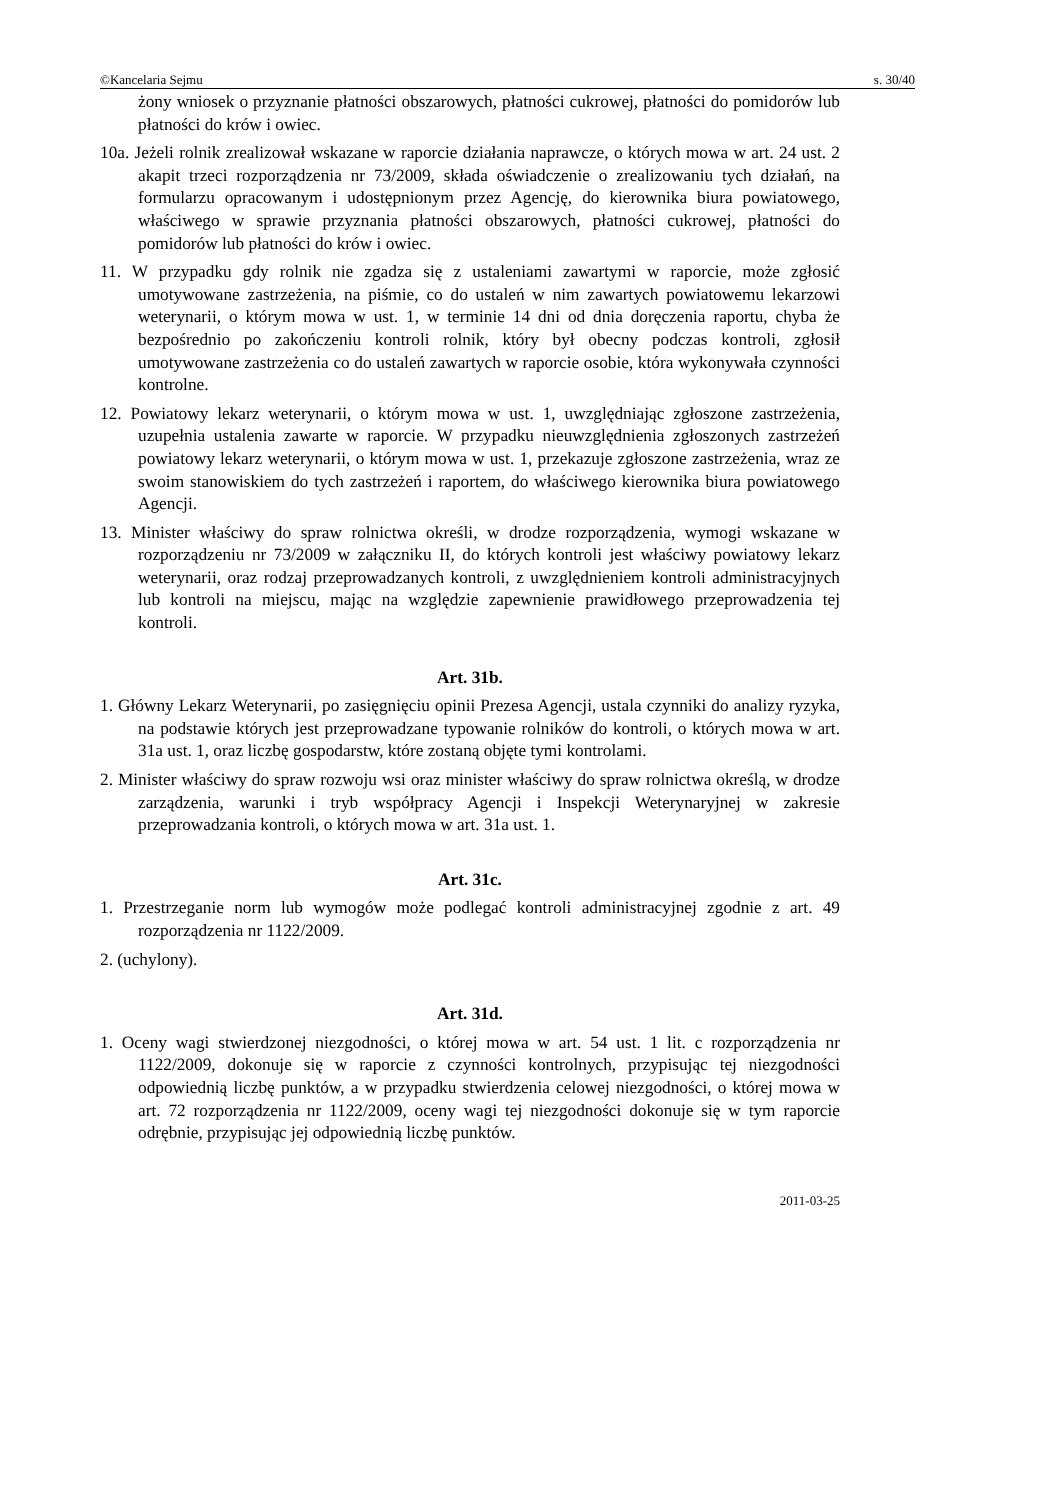©Kancelaria Sejmu s. 30/40
żony wniosek o przyznanie płatności obszarowych, płatności cukrowej, płatności do pomidorów lub płatności do krów i owiec.
10a. Jeżeli rolnik zrealizował wskazane w raporcie działania naprawcze, o których mowa w art. 24 ust. 2 akapit trzeci rozporządzenia nr 73/2009, składa oświadczenie o zrealizowaniu tych działań, na formularzu opracowanym i udostępnionym przez Agencję, do kierownika biura powiatowego, właściwego w sprawie przyznania płatności obszarowych, płatności cukrowej, płatności do pomidorów lub płatności do krów i owiec.
11. W przypadku gdy rolnik nie zgadza się z ustaleniami zawartymi w raporcie, może zgłosić umotywowane zastrzeżenia, na piśmie, co do ustaleń w nim zawartych powiatowemu lekarzowi weterynarii, o którym mowa w ust. 1, w terminie 14 dni od dnia doręczenia raportu, chyba że bezpośrednio po zakończeniu kontroli rolnik, który był obecny podczas kontroli, zgłosił umotywowane zastrzeżenia co do ustaleń zawartych w raporcie osobie, która wykonywała czynności kontrolne.
12. Powiatowy lekarz weterynarii, o którym mowa w ust. 1, uwzględniając zgłoszone zastrzeżenia, uzupełnia ustalenia zawarte w raporcie. W przypadku nieuwzględnienia zgłoszonych zastrzeżeń powiatowy lekarz weterynarii, o którym mowa w ust. 1, przekazuje zgłoszone zastrzeżenia, wraz ze swoim stanowiskiem do tych zastrzeżeń i raportem, do właściwego kierownika biura powiatowego Agencji.
13. Minister właściwy do spraw rolnictwa określi, w drodze rozporządzenia, wymogi wskazane w rozporządzeniu nr 73/2009 w załączniku II, do których kontroli jest właściwy powiatowy lekarz weterynarii, oraz rodzaj przeprowadzanych kontroli, z uwzględnieniem kontroli administracyjnych lub kontroli na miejscu, mając na względzie zapewnienie prawidłowego przeprowadzenia tej kontroli.
Art. 31b.
1. Główny Lekarz Weterynarii, po zasięgnięciu opinii Prezesa Agencji, ustala czynniki do analizy ryzyka, na podstawie których jest przeprowadzane typowanie rolników do kontroli, o których mowa w art. 31a ust. 1, oraz liczbę gospodarstw, które zostaną objęte tymi kontrolami.
2. Minister właściwy do spraw rozwoju wsi oraz minister właściwy do spraw rolnictwa określą, w drodze zarządzenia, warunki i tryb współpracy Agencji i Inspekcji Weterynaryjnej w zakresie przeprowadzania kontroli, o których mowa w art. 31a ust. 1.
Art. 31c.
1. Przestrzeganie norm lub wymogów może podlegać kontroli administracyjnej zgodnie z art. 49 rozporządzenia nr 1122/2009.
2. (uchylony).
Art. 31d.
1. Oceny wagi stwierdzonej niezgodności, o której mowa w art. 54 ust. 1 lit. c rozporządzenia nr 1122/2009, dokonuje się w raporcie z czynności kontrolnych, przypisując tej niezgodności odpowiednią liczbę punktów, a w przypadku stwierdzenia celowej niezgodności, o której mowa w art. 72 rozporządzenia nr 1122/2009, oceny wagi tej niezgodności dokonuje się w tym raporcie odrębnie, przypisując jej odpowiednią liczbę punktów.
2011-03-25